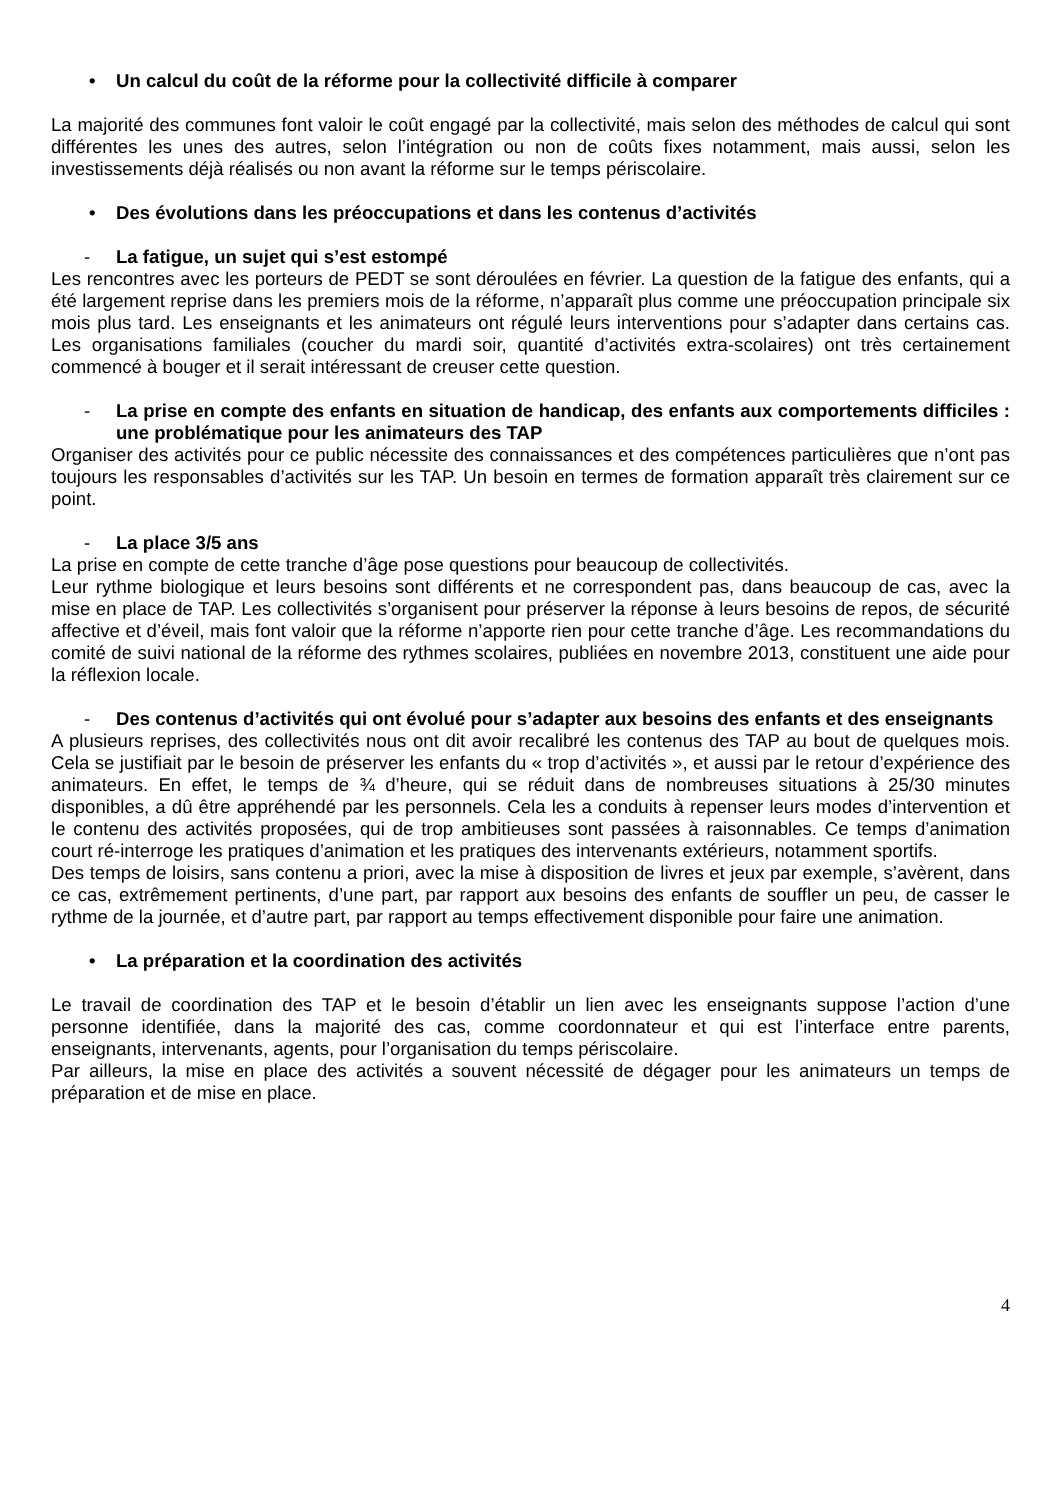• Un calcul du coût de la réforme pour la collectivité difficile à comparer
La majorité des communes font valoir le coût engagé par la collectivité, mais selon des méthodes de calcul qui sont différentes les unes des autres, selon l’intégration ou non de coûts fixes notamment, mais aussi, selon les investissements déjà réalisés ou non avant la réforme sur le temps périscolaire.
• Des évolutions dans les préoccupations et dans les contenus d’activités
- La fatigue, un sujet qui s’est estompé
Les rencontres avec les porteurs de PEDT se sont déroulées en février. La question de la fatigue des enfants, qui a été largement reprise dans les premiers mois de la réforme, n’apparaît plus comme une préoccupation principale six mois plus tard. Les enseignants et les animateurs ont régulé leurs interventions pour s’adapter dans certains cas. Les organisations familiales (coucher du mardi soir, quantité d’activités extra-scolaires) ont très certainement commencé à bouger et il serait intéressant de creuser cette question.
- La prise en compte des enfants en situation de handicap, des enfants aux comportements difficiles : une problématique pour les animateurs des TAP
Organiser des activités pour ce public nécessite des connaissances et des compétences particulières que n’ont pas toujours les responsables d’activités sur les TAP. Un besoin en termes de formation apparaît très clairement sur ce point.
- La place 3/5 ans
La prise en compte de cette tranche d’âge pose questions pour beaucoup de collectivités.
Leur rythme biologique et leurs besoins sont différents et ne correspondent pas, dans beaucoup de cas, avec la mise en place de TAP. Les collectivités s’organisent pour préserver la réponse à leurs besoins de repos, de sécurité affective et d’éveil, mais font valoir que la réforme n’apporte rien pour cette tranche d’âge. Les recommandations du comité de suivi national de la réforme des rythmes scolaires, publiées en novembre 2013, constituent une aide pour la réflexion locale.
- Des contenus d’activités qui ont évolué pour s’adapter aux besoins des enfants et des enseignants
A plusieurs reprises, des collectivités nous ont dit avoir recalibré les contenus des TAP au bout de quelques mois. Cela se justifiait par le besoin de préserver les enfants du « trop d’activités », et aussi par le retour d’expérience des animateurs. En effet, le temps de ¾ d’heure, qui se réduit dans de nombreuses situations à 25/30 minutes disponibles, a dû être appréhendé par les personnels. Cela les a conduits à repenser leurs modes d’intervention et le contenu des activités proposées, qui de trop ambitieuses sont passées à raisonnables. Ce temps d’animation court ré-interroge les pratiques d’animation et les pratiques des intervenants extérieurs, notamment sportifs.
Des temps de loisirs, sans contenu a priori, avec la mise à disposition de livres et jeux par exemple, s’avèrent, dans ce cas, extrêmement pertinents, d’une part, par rapport aux besoins des enfants de souffler un peu, de casser le rythme de la journée, et d’autre part, par rapport au temps effectivement disponible pour faire une animation.
• La préparation et la coordination des activités
Le travail de coordination des TAP et le besoin d’établir un lien avec les enseignants suppose l’action d’une personne identifiée, dans la majorité des cas, comme coordonnateur et qui est l’interface entre parents, enseignants, intervenants, agents, pour l’organisation du temps périscolaire.
Par ailleurs, la mise en place des activités a souvent nécessité de dégager pour les animateurs un temps de préparation et de mise en place.
4